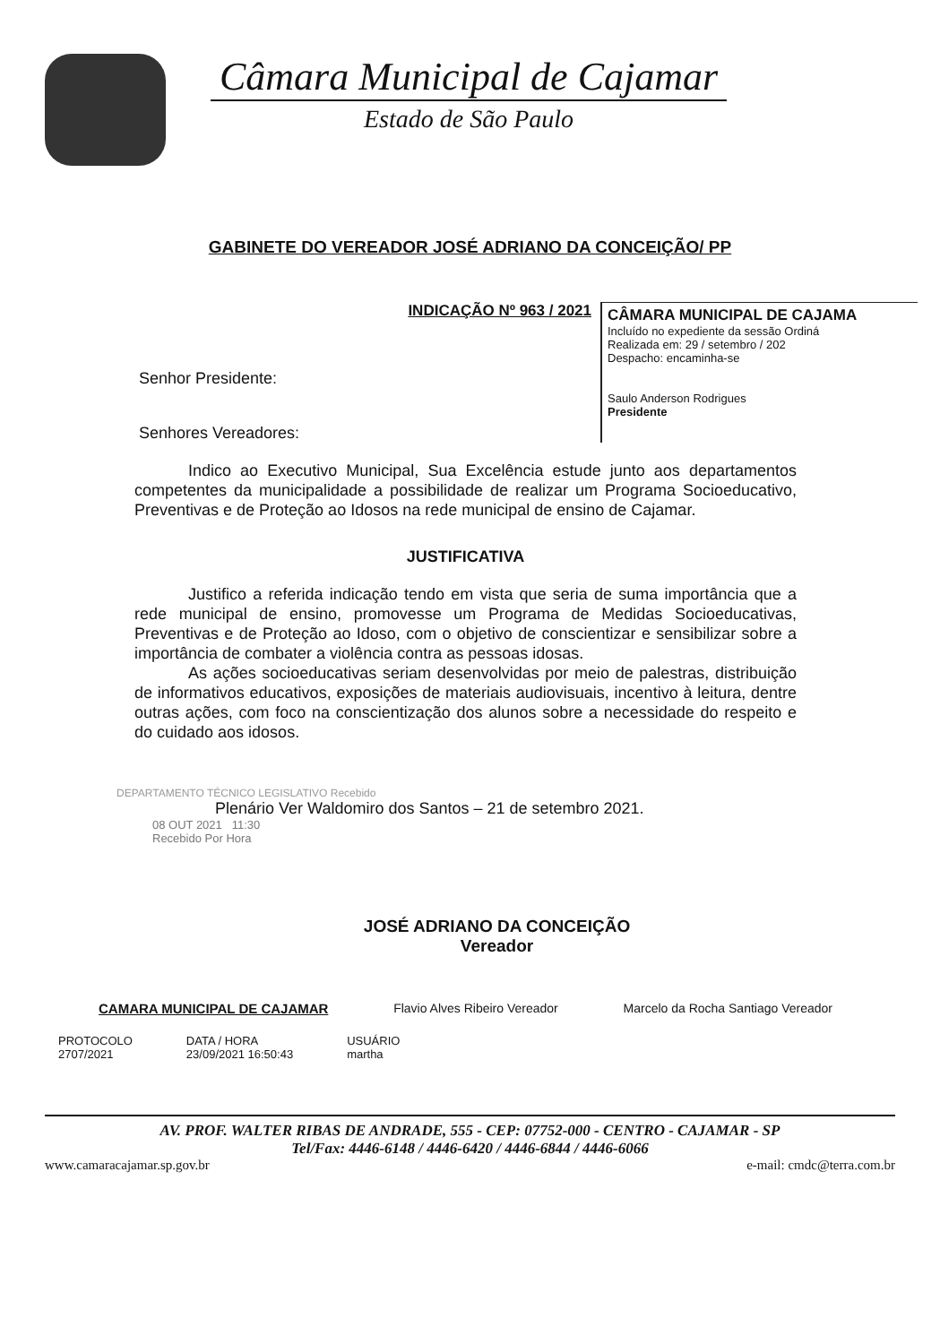Câmara Municipal de Cajamar
Estado de São Paulo
GABINETE DO VEREADOR JOSÉ ADRIANO DA CONCEIÇÃO/ PP
INDICAÇÃO Nº 963 / 2021
Senhor Presidente:
Senhores Vereadores:
CÂMARA MUNICIPAL DE CAJAMA
Incluído no expediente da sessão Ordiná
Realizada em: 29 / setembro / 202
Despacho: encaminha-se
Saulo Anderson Rodrigues
Presidente
Indico ao Executivo Municipal, Sua Excelência estude junto aos departamentos competentes da municipalidade a possibilidade de realizar um Programa Socioeducativo, Preventivas e de Proteção ao Idosos na rede municipal de ensino de Cajamar.
JUSTIFICATIVA
Justifico a referida indicação tendo em vista que seria de suma importância que a rede municipal de ensino, promovesse um Programa de Medidas Socioeducativas, Preventivas e de Proteção ao Idoso, com o objetivo de conscientizar e sensibilizar sobre a importância de combater a violência contra as pessoas idosas.
As ações socioeducativas seriam desenvolvidas por meio de palestras, distribuição de informativos educativos, exposições de materiais audiovisuais, incentivo à leitura, dentre outras ações, com foco na conscientização dos alunos sobre a necessidade do respeito e do cuidado aos idosos.
DEPARTAMENTO TÉCNICO LEGISLATIVO Recebido
Plenário Ver Waldomiro dos Santos – 21 de setembro 2021.
08 OUT 2021 11:30
Recebido Por Hora
JOSÉ ADRIANO DA CONCEIÇÃO
Vereador
CAMARA MUNICIPAL DE CAJAMAR Flavio Alves Ribeiro Vereador Marcelo da Rocha Santiago Vereador
PROTOCOLO
2707/2021
DATA / HORA
23/09/2021 16:50:43
USUÁRIO
martha
AV. PROF. WALTER RIBAS DE ANDRADE, 555 - CEP: 07752-000 - CENTRO - CAJAMAR - SP
Tel/Fax: 4446-6148 / 4446-6420 / 4446-6844 / 4446-6066
www.camaracajamar.sp.gov.br e-mail: cmdc@terra.com.br